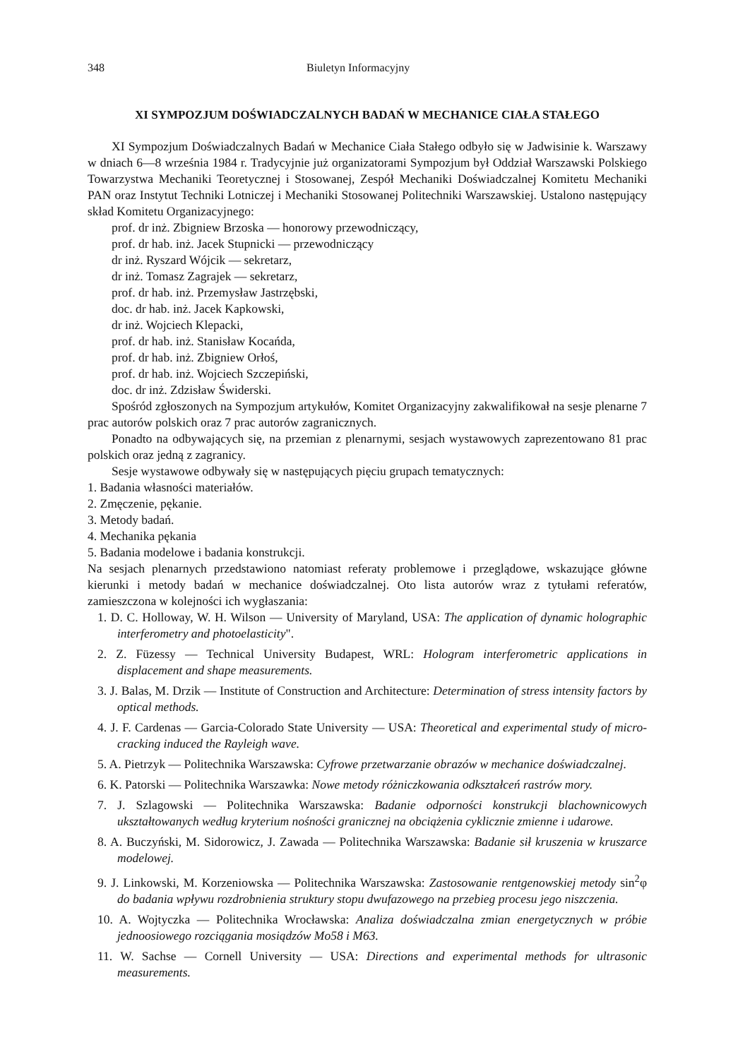348 Biuletyn Informacyjny
XI SYMPOZJUM DOŚWIADCZALNYCH BADAŃ W MECHANICE CIAŁA STAŁEGO
XI Sympozjum Doświadczalnych Badań w Mechanice Ciała Stałego odbyło się w Jadwisinie k. Warszawy w dniach 6—8 września 1984 r. Tradycyjnie już organizatorami Sympozjum był Oddział Warszawski Polskiego Towarzystwa Mechaniki Teoretycznej i Stosowanej, Zespół Mechaniki Doświadczalnej Komitetu Mechaniki PAN oraz Instytut Techniki Lotniczej i Mechaniki Stosowanej Politechniki Warszawskiej. Ustalono następujący skład Komitetu Organizacyjnego:
prof. dr inż. Zbigniew Brzoska — honorowy przewodniczący,
prof. dr hab. inż. Jacek Stupnicki — przewodniczący
dr inż. Ryszard Wójcik — sekretarz,
dr inż. Tomasz Zagrajek — sekretarz,
prof. dr hab. inż. Przemysław Jastrzębski,
doc. dr hab. inż. Jacek Kapkowski,
dr inż. Wojciech Klepacki,
prof. dr hab. inż. Stanisław Kocańda,
prof. dr hab. inż. Zbigniew Orłoś,
prof. dr hab. inż. Wojciech Szczepiński,
doc. dr inż. Zdzisław Świderski.
Spośród zgłoszonych na Sympozjum artykułów, Komitet Organizacyjny zakwalifikował na sesje plenarne 7 prac autorów polskich oraz 7 prac autorów zagranicznych.
Ponadto na odbywających się, na przemian z plenarnymi, sesjach wystawowych zaprezentowano 81 prac polskich oraz jedną z zagranicy.
Sesje wystawowe odbywały się w następujących pięciu grupach tematycznych:
1. Badania własności materiałów.
2. Zmęczenie, pękanie.
3. Metody badań.
4. Mechanika pękania
5. Badania modelowe i badania konstrukcji.
Na sesjach plenarnych przedstawiono natomiast referaty problemowe i przeglądowe, wskazujące główne kierunki i metody badań w mechanice doświadczalnej. Oto lista autorów wraz z tytułami referatów, zamieszczona w kolejności ich wygłaszania:
1. D. C. Holloway, W. H. Wilson — University of Maryland, USA: The application of dynamic holographic interferometry and photoelasticity".
2. Z. Füzessy — Technical University Budapest, WRL: Hologram interferometric applications in displacement and shape measurements.
3. J. Balas, M. Drzik — Institute of Construction and Architecture: Determination of stress intensity factors by optical methods.
4. J. F. Cardenas — Garcia-Colorado State University — USA: Theoretical and experimental study of micro-cracking induced the Rayleigh wave.
5. A. Pietrzyk — Politechnika Warszawska: Cyfrowe przetwarzanie obrazów w mechanice doświadczalnej.
6. K. Patorski — Politechnika Warszawka: Nowe metody różniczkowania odkształceń rastrów mory.
7. J. Szlagowski — Politechnika Warszawska: Badanie odporności konstrukcji blachownicowych ukształtowanych według kryterium nośności granicznej na obciążenia cyklicznie zmienne i udarowe.
8. A. Buczyński, M. Sidorowicz, J. Zawada — Politechnika Warszawska: Badanie sił kruszenia w kruszarce modelowej.
9. J. Linkowski, M. Korzeniowska — Politechnika Warszawska: Zastosowanie rentgenowskiej metody sin<sup>2</sup>φ do badania wpływu rozdrobnienia struktury stopu dwufazowego na przebieg procesu jego niszczenia.
10. A. Wojtyczka — Politechnika Wrocławska: Analiza doświadczalna zmian energetycznych w próbie jednoosiowego rozciągania mosiądzów Mo58 i M63.
11. W. Sachse — Cornell University — USA: Directions and experimental methods for ultrasonic measurements.